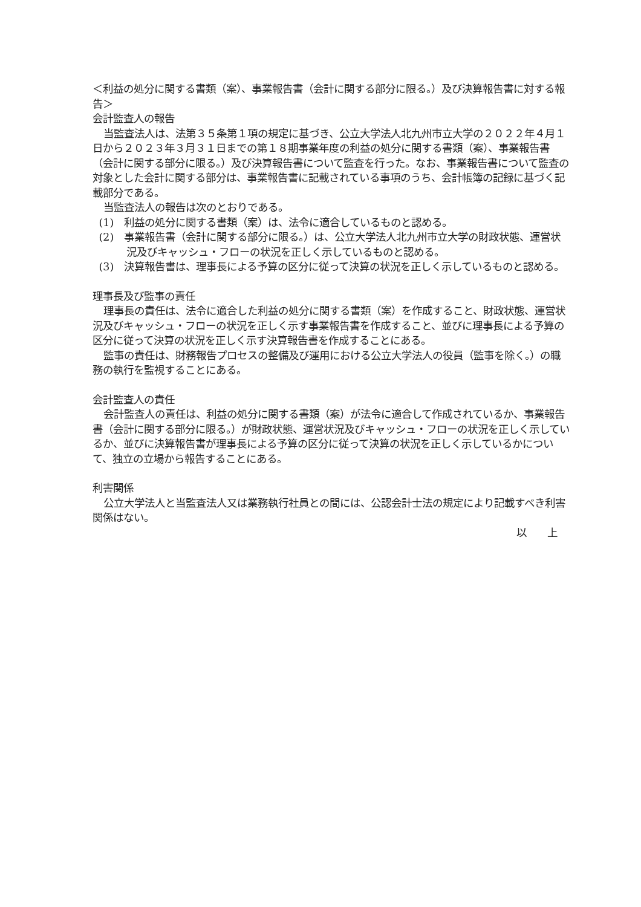＜利益の処分に関する書類（案）、事業報告書（会計に関する部分に限る。）及び決算報告書に対する報告＞
会計監査人の報告
当監査法人は、法第３５条第１項の規定に基づき、公立大学法人北九州市立大学の２０２２年４月１日から２０２３年３月３１日までの第１８期事業年度の利益の処分に関する書類（案）、事業報告書（会計に関する部分に限る。）及び決算報告書について監査を行った。なお、事業報告書について監査の対象とした会計に関する部分は、事業報告書に記載されている事項のうち、会計帳簿の記録に基づく記載部分である。
当監査法人の報告は次のとおりである。
(1)　利益の処分に関する書類（案）は、法令に適合しているものと認める。
(2)　事業報告書（会計に関する部分に限る。）は、公立大学法人北九州市立大学の財政状態、運営状況及びキャッシュ・フローの状況を正しく示しているものと認める。
(3)　決算報告書は、理事長による予算の区分に従って決算の状況を正しく示しているものと認める。
理事長及び監事の責任
理事長の責任は、法令に適合した利益の処分に関する書類（案）を作成すること、財政状態、運営状況及びキャッシュ・フローの状況を正しく示す事業報告書を作成すること、並びに理事長による予算の区分に従って決算の状況を正しく示す決算報告書を作成することにある。
監事の責任は、財務報告プロセスの整備及び運用における公立大学法人の役員（監事を除く。）の職務の執行を監視することにある。
会計監査人の責任
会計監査人の責任は、利益の処分に関する書類（案）が法令に適合して作成されているか、事業報告書（会計に関する部分に限る。）が財政状態、運営状況及びキャッシュ・フローの状況を正しく示しているか、並びに決算報告書が理事長による予算の区分に従って決算の状況を正しく示しているかについて、独立の立場から報告することにある。
利害関係
公立大学法人と当監査法人又は業務執行社員との間には、公認会計士法の規定により記載すべき利害関係はない。
以　　上